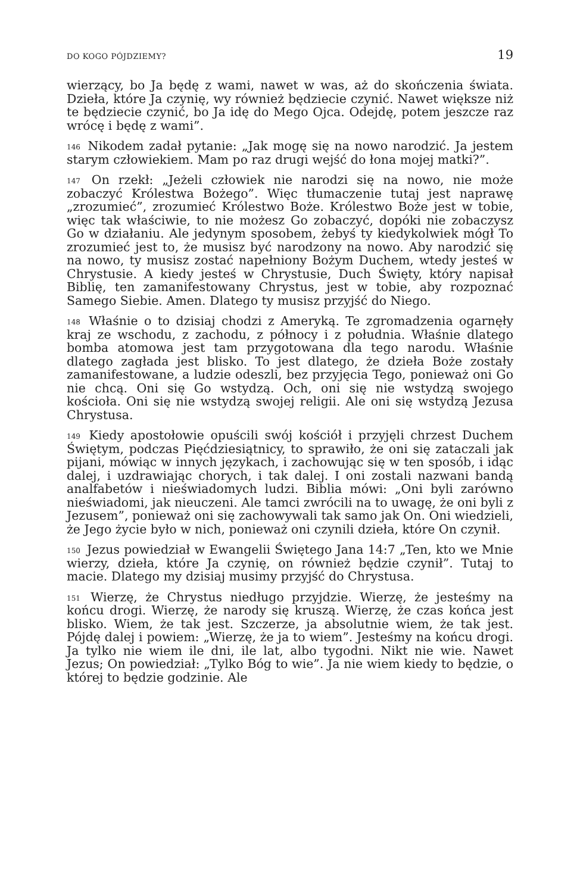DO KOGO PÓJDZIEMY? 19
wierzący, bo Ja będę z wami, nawet w was, aż do skończenia świata. Dzieła, które Ja czynię, wy również będziecie czynić. Nawet większe niż te będziecie czynić, bo Ja idę do Mego Ojca. Odejdę, potem jeszcze raz wrócę i będę z wami”.
<sup>146</sup> Nikodem zadał pytanie: „Jak mogę się na nowo narodzić. Ja jestem starym człowiekiem. Mam po raz drugi wejść do łona mojej matki?”.
<sup>147</sup> On rzekł: „Jeżeli człowiek nie narodzi się na nowo, nie może zobaczyć Królestwa Bożego”. Więc tłumaczenie tutaj jest naprawę „zrozumieć”, zrozumieć Królestwo Boże. Królestwo Boże jest w tobie, więc tak właściwie, to nie możesz Go zobaczyć, dopóki nie zobaczysz Go w działaniu. Ale jedynym sposobem, żebyś ty kiedykolwiek mógł To zrozumieć jest to, że musisz być narodzony na nowo. Aby narodzić się na nowo, ty musisz zostać napełniony Bożym Duchem, wtedy jesteś w Chrystusie. A kiedy jesteś w Chrystusie, Duch Święty, który napisał Biblię, ten zamanifestowany Chrystus, jest w tobie, aby rozpoznać Samego Siebie. Amen. Dlatego ty musisz przyjść do Niego.
<sup>148</sup> Właśnie o to dzisiaj chodzi z Ameryką. Te zgromadzenia ogarnęły kraj ze wschodu, z zachodu, z północy i z południa. Właśnie dlatego bomba atomowa jest tam przygotowana dla tego narodu. Właśnie dlatego zagłada jest blisko. To jest dlatego, że dzieła Boże zostały zamanifestowane, a ludzie odeszli, bez przyjęcia Tego, ponieważ oni Go nie chcą. Oni się Go wstydzą. Och, oni się nie wstydzą swojego kościoła. Oni się nie wstydzą swojej religii. Ale oni się wstydzą Jezusa Chrystusa.
<sup>149</sup> Kiedy apostołowie opuścili swój kościół i przyjęli chrzest Duchem Świętym, podczas Pięćdziesiątnicy, to sprawiło, że oni się zataczali jak pijani, mówiąc w innych językach, i zachowując się w ten sposób, i idąc dalej, i uzdrawiając chorych, i tak dalej. I oni zostali nazwani bandą analfabetów i nieświadomych ludzi. Biblia mówi: „Oni byli zarówno nieświadomi, jak nieuczeni. Ale tamci zwrócili na to uwagę, że oni byli z Jezusem”, ponieważ oni się zachowywali tak samo jak On. Oni wiedzieli, że Jego życie było w nich, ponieważ oni czynili dzieła, które On czynił.
<sup>150</sup> Jezus powiedział w Ewangelii Świętego Jana 14:7 „Ten, kto we Mnie wierzy, dzieła, które Ja czynię, on również będzie czynił”. Tutaj to macie. Dlatego my dzisiaj musimy przyjść do Chrystusa.
<sup>151</sup> Wierzę, że Chrystus niedługo przyjdzie. Wierzę, że jesteśmy na końcu drogi. Wierzę, że narody się kruszą. Wierzę, że czas końca jest blisko. Wiem, że tak jest. Szczerze, ja absolutnie wiem, że tak jest. Pójdę dalej i powiem: „Wierzę, że ja to wiem”. Jesteśmy na końcu drogi. Ja tylko nie wiem ile dni, ile lat, albo tygodni. Nikt nie wie. Nawet Jezus; On powiedział: „Tylko Bóg to wie”. Ja nie wiem kiedy to będzie, o której to będzie godzinie. Ale